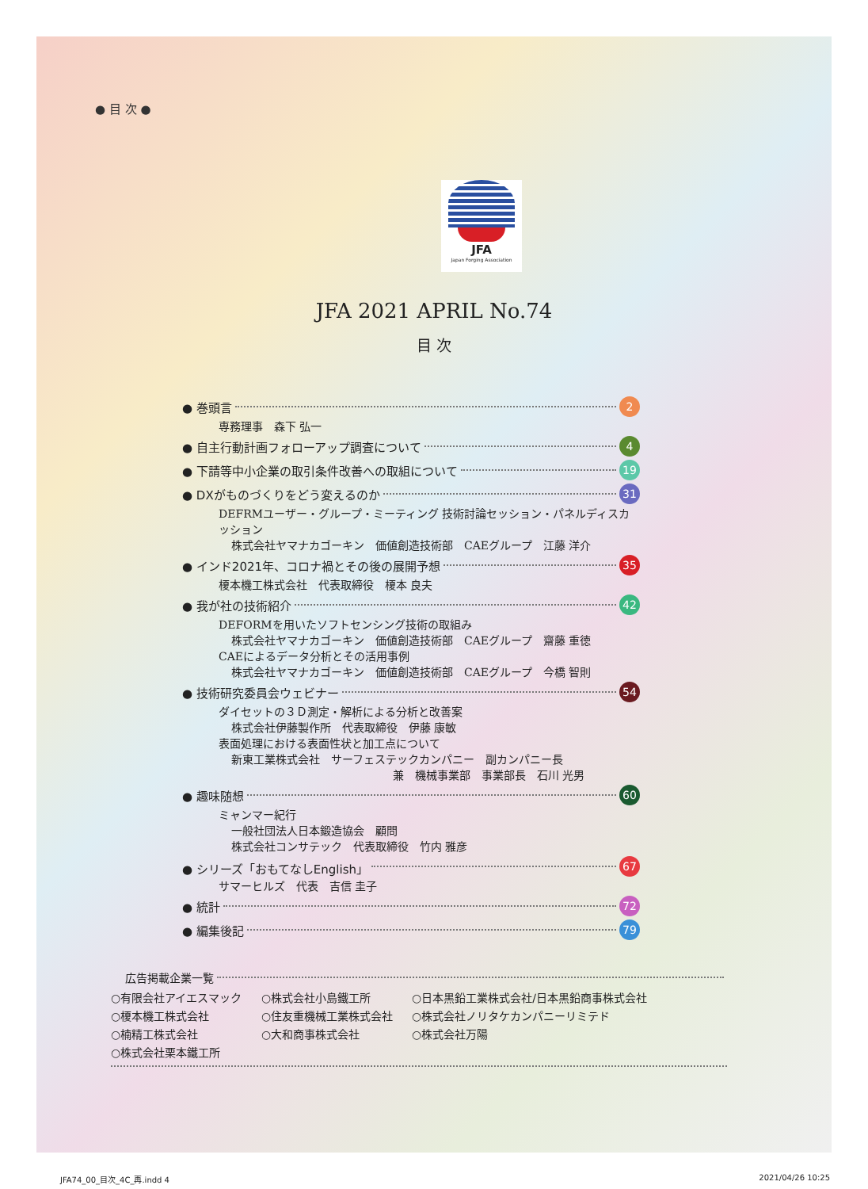● 目 次 ●
JFA
Japan Forging Association
JFA 2021 APRIL No.74
目 次
● 巻頭言 2
専務理事　森下 弘一
● 自主行動計画フォローアップ調査について 4
● 下請等中小企業の取引条件改善への取組について 19
● DXがものづくりをどう変えるのか 31
DEFRMユーザー・グループ・ミーティング 技術討論セッション・パネルディスカッション
株式会社ヤマナカゴーキン　価値創造技術部　CAEグループ　江藤 洋介
● インド2021年、コロナ禍とその後の展開予想 35
榎本機工株式会社　代表取締役　榎本 良夫
● 我が社の技術紹介 42
DEFORMを用いたソフトセンシング技術の取組み
株式会社ヤマナカゴーキン　価値創造技術部　CAEグループ　齋藤 重徳
CAEによるデータ分析とその活用事例
株式会社ヤマナカゴーキン　価値創造技術部　CAEグループ　今橋 智則
● 技術研究委員会ウェビナー 54
ダイセットの３Ｄ測定・解析による分析と改善案
株式会社伊藤製作所　代表取締役　伊藤 康敏
表面処理における表面性状と加工点について
新東工業株式会社　サーフェステックカンパニー　副カンパニー長
兼　機械事業部　事業部長　石川 光男
● 趣味随想 60
ミャンマー紀行
一般社団法人日本鍛造協会　顧問
株式会社コンサテック　代表取締役　竹内 雅彦
● シリーズ「おもてなしEnglish」 67
サマーヒルズ　代表　吉信 圭子
● 統計 72
● 編集後記 79
広告掲載企業一覧
○有限会社アイエスマック ○株式会社小島鐵工所 ○日本黒鉛工業株式会社/日本黒鉛商事株式会社 ○榎本機工株式会社 ○住友重機械工業株式会社 ○株式会社ノリタケカンパニーリミテド ○楠精工株式会社 ○大和商事株式会社 ○株式会社万陽 ○株式会社栗本鐵工所
JFA74_00_目次_4C_再.indd 4 2021/04/26 10:25